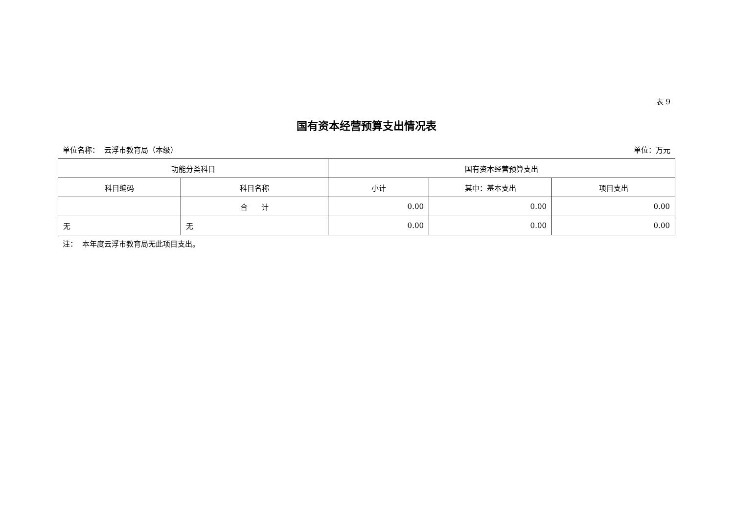表 9
国有资本经营预算支出情况表
单位名称： 云浮市教育局（本级） 单位：万元
| 功能分类科目 | | 国有资本经营预算支出 | | |
| --- | --- | --- | --- | --- |
| 科目编码 | 科目名称 | 小计 | 其中：基本支出 | 项目支出 |
| | 合 计 | 0.00 | 0.00 | 0.00 |
| 无 | 无 | 0.00 | 0.00 | 0.00 |
注： 本年度云浮市教育局无此项目支出。